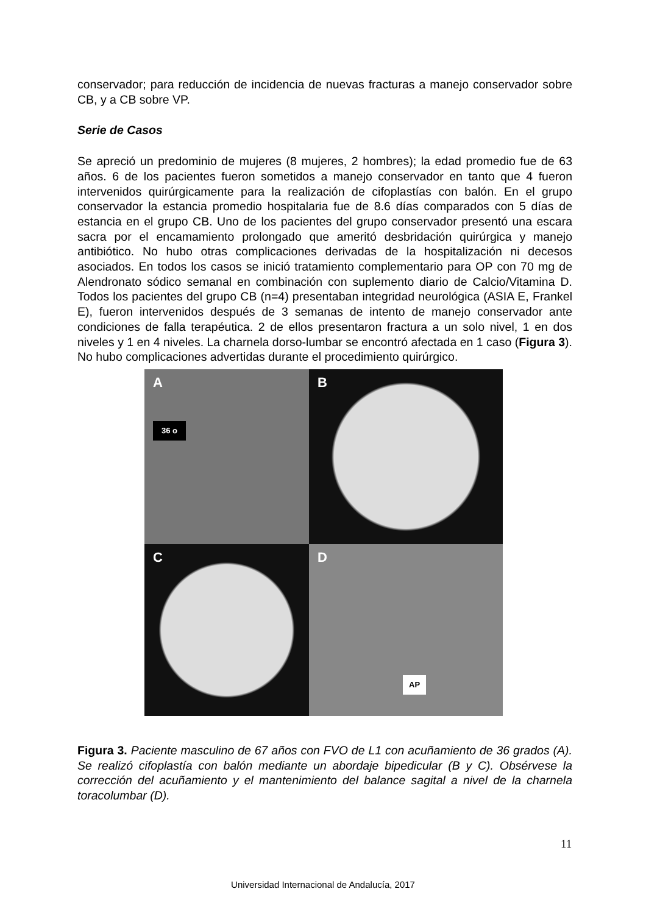conservador; para reducción de incidencia de nuevas fracturas a manejo conservador sobre CB, y a CB sobre VP.
Serie de Casos
Se apreció un predominio de mujeres (8 mujeres, 2 hombres); la edad promedio fue de 63 años. 6 de los pacientes fueron sometidos a manejo conservador en tanto que 4 fueron intervenidos quirúrgicamente para la realización de cifoplastías con balón. En el grupo conservador la estancia promedio hospitalaria fue de 8.6 días comparados con 5 días de estancia en el grupo CB. Uno de los pacientes del grupo conservador presentó una escara sacra por el encamamiento prolongado que ameritó desbridación quirúrgica y manejo antibiótico. No hubo otras complicaciones derivadas de la hospitalización ni decesos asociados. En todos los casos se inició tratamiento complementario para OP con 70 mg de Alendronato sódico semanal en combinación con suplemento diario de Calcio/Vitamina D. Todos los pacientes del grupo CB (n=4) presentaban integridad neurológica (ASIA E, Frankel E), fueron intervenidos después de 3 semanas de intento de manejo conservador ante condiciones de falla terapéutica. 2 de ellos presentaron fractura a un solo nivel, 1 en dos niveles y 1 en 4 niveles. La charnela dorso-lumbar se encontró afectada en 1 caso (Figura 3). No hubo complicaciones advertidas durante el procedimiento quirúrgico.
A
36 o
B
C
D
AP
Figura 3. Paciente masculino de 67 años con FVO de L1 con acuñamiento de 36 grados (A). Se realizó cifoplastía con balón mediante un abordaje bipedicular (B y C). Obsérvese la corrección del acuñamiento y el mantenimiento del balance sagital a nivel de la charnela toracolumbar (D).
11
Universidad Internacional de Andalucía, 2017